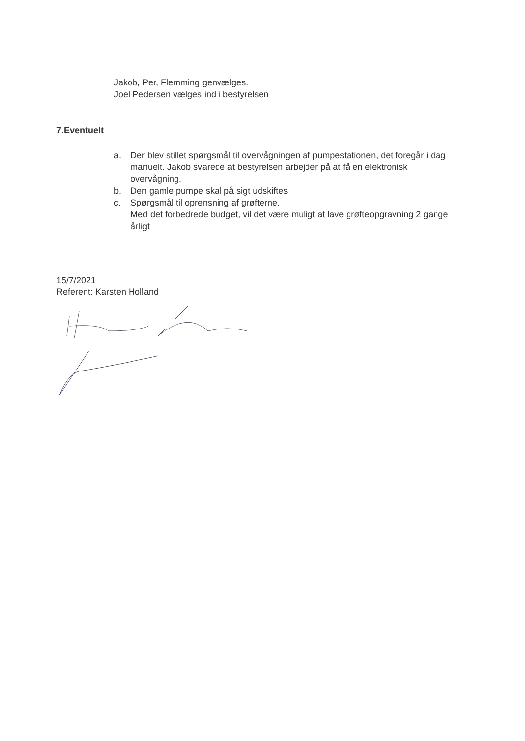Jakob, Per, Flemming genvælges.
Joel Pedersen vælges ind i bestyrelsen
7.Eventuelt
a. Der blev stillet spørgsmål til overvågningen af pumpestationen, det foregår i dag manuelt. Jakob svarede at bestyrelsen arbejder på at få en elektronisk overvågning.
b. Den gamle pumpe skal på sigt udskiftes
c. Spørgsmål til oprensning af grøfterne.
Med det forbedrede budget, vil det være muligt at lave grøfteopgravning 2 gange årligt
15/7/2021
Referent: Karsten Holland